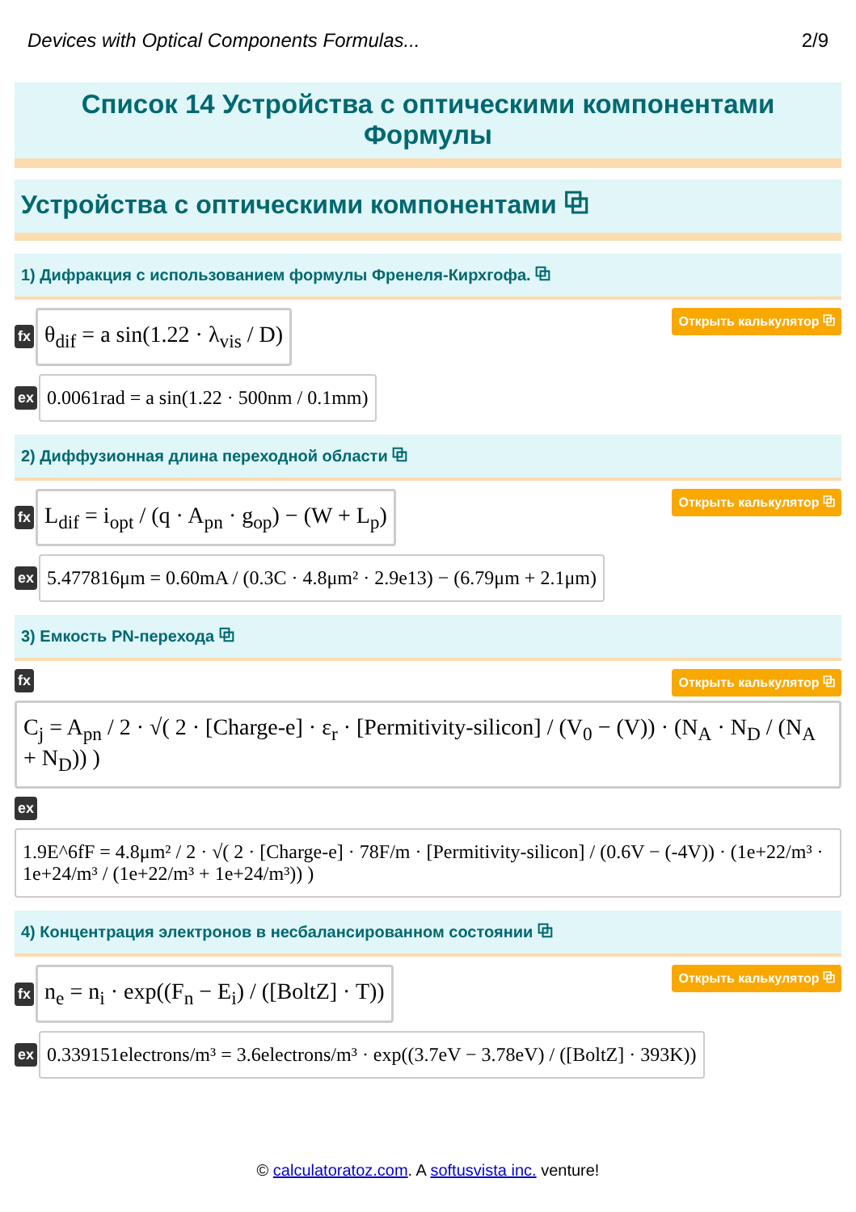Devices with Optical Components Formulas... 2/9
Список 14 Устройства с оптическими компонентами
Формулы
Устройства с оптическими компонентами ⧉
1) Дифракция с использованием формулы Френеля-Кирхгофа. ⧉
fx
θ<sub>dif</sub> = a sin(1.22 · λ<sub>vis</sub> / D)
Открыть калькулятор ⧉
ex
0.0061rad = a sin(1.22 · 500nm / 0.1mm)
2) Диффузионная длина переходной области ⧉
fx
L<sub>dif</sub> = i<sub>opt</sub> / (q · A<sub>pn</sub> · g<sub>op</sub>) − (W + L<sub>p</sub>)
Открыть калькулятор ⧉
ex
5.477816μm = 0.60mA / (0.3C · 4.8μm² · 2.9e13) − (6.79μm + 2.1μm)
3) Емкость PN-перехода ⧉
fx Открыть калькулятор ⧉
C<sub>j</sub> = A<sub>pn</sub> / 2 · √( 2 · [Charge-e] · ε<sub>r</sub> · [Permitivity-silicon] / (V<sub>0</sub> − (V)) · (N<sub>A</sub> · N<sub>D</sub> / (N<sub>A</sub> + N<sub>D</sub>)) )
ex
1.9E^6fF = 4.8μm² / 2 · √( 2 · [Charge-e] · 78F/m · [Permitivity-silicon] / (0.6V − (-4V)) · (1e+22/m³ · 1e+24/m³ / (1e+22/m³ + 1e+24/m³)) )
4) Концентрация электронов в несбалансированном состоянии ⧉
fx
n<sub>e</sub> = n<sub>i</sub> · exp((F<sub>n</sub> − E<sub>i</sub>) / ([BoltZ] · T))
Открыть калькулятор ⧉
ex
0.339151electrons/m³ = 3.6electrons/m³ · exp((3.7eV − 3.78eV) / ([BoltZ] · 393K))
© calculatoratoz.com. A softusvista inc. venture!